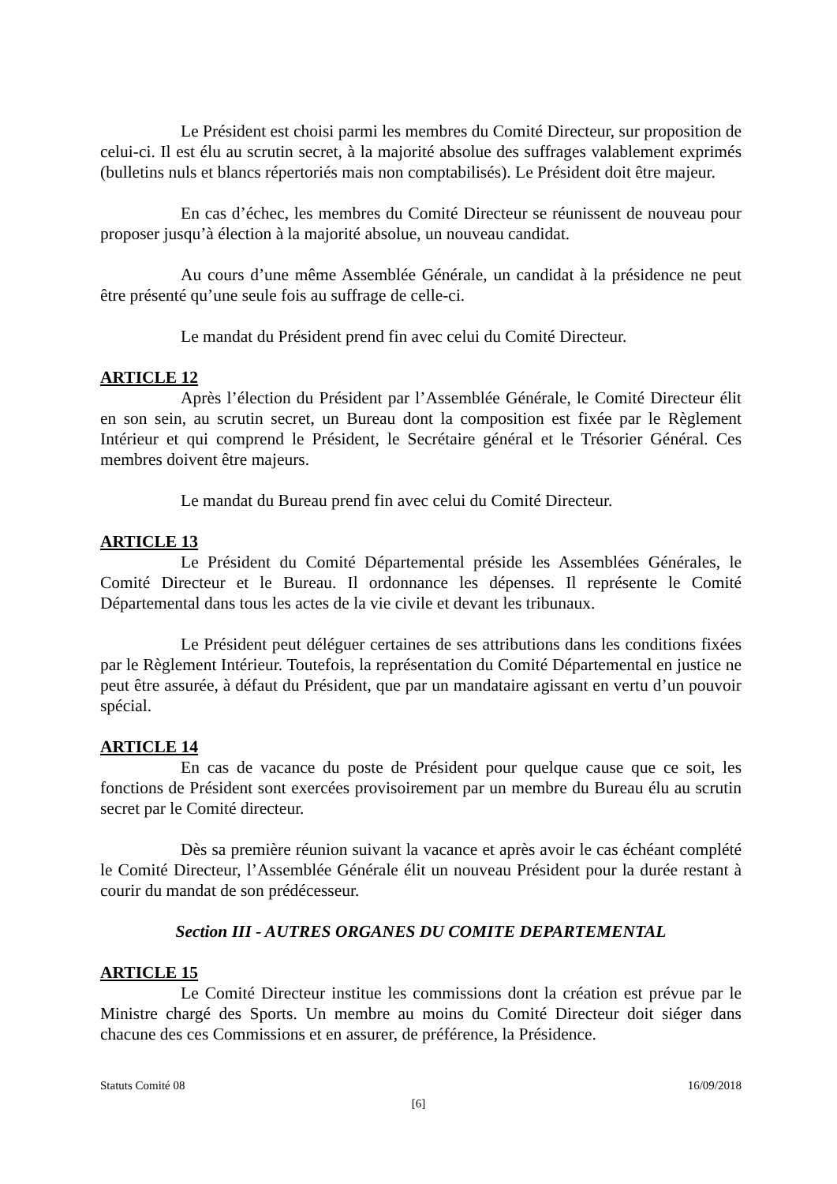Le Président est choisi parmi les membres du Comité Directeur, sur proposition de celui-ci. Il est élu au scrutin secret, à la majorité absolue des suffrages valablement exprimés (bulletins nuls et blancs répertoriés mais non comptabilisés). Le Président doit être majeur.
En cas d’échec, les membres du Comité Directeur se réunissent de nouveau pour proposer jusqu’à élection à la majorité absolue, un nouveau candidat.
Au cours d’une même Assemblée Générale, un candidat à la présidence ne peut être présenté qu’une seule fois au suffrage de celle-ci.
Le mandat du Président prend fin avec celui du Comité Directeur.
ARTICLE 12
Après l’élection du Président par l’Assemblée Générale, le Comité Directeur élit en son sein, au scrutin secret, un Bureau dont la composition est fixée par le Règlement Intérieur et qui comprend le Président, le Secrétaire général et le Trésorier Général. Ces membres doivent être majeurs.
Le mandat du Bureau prend fin avec celui du Comité Directeur.
ARTICLE 13
Le Président du Comité Départemental préside les Assemblées Générales, le Comité Directeur et le Bureau. Il ordonnance les dépenses. Il représente le Comité Départemental dans tous les actes de la vie civile et devant les tribunaux.
Le Président peut déléguer certaines de ses attributions dans les conditions fixées par le Règlement Intérieur. Toutefois, la représentation du Comité Départemental en justice ne peut être assurée, à défaut du Président, que par un mandataire agissant en vertu d’un pouvoir spécial.
ARTICLE 14
En cas de vacance du poste de Président pour quelque cause que ce soit, les fonctions de Président sont exercées provisoirement par un membre du Bureau élu au scrutin secret par le Comité directeur.
Dès sa première réunion suivant la vacance et après avoir le cas échéant complété le Comité Directeur, l’Assemblée Générale élit un nouveau Président pour la durée restant à courir du mandat de son prédécesseur.
Section III - AUTRES ORGANES DU COMITE DEPARTEMENTAL
ARTICLE 15
Le Comité Directeur institue les commissions dont la création est prévue par le Ministre chargé des Sports. Un membre au moins du Comité Directeur doit siéger dans chacune des ces Commissions et en assurer, de préférence, la Présidence.
Statuts Comité 08 16/09/2018
[6]